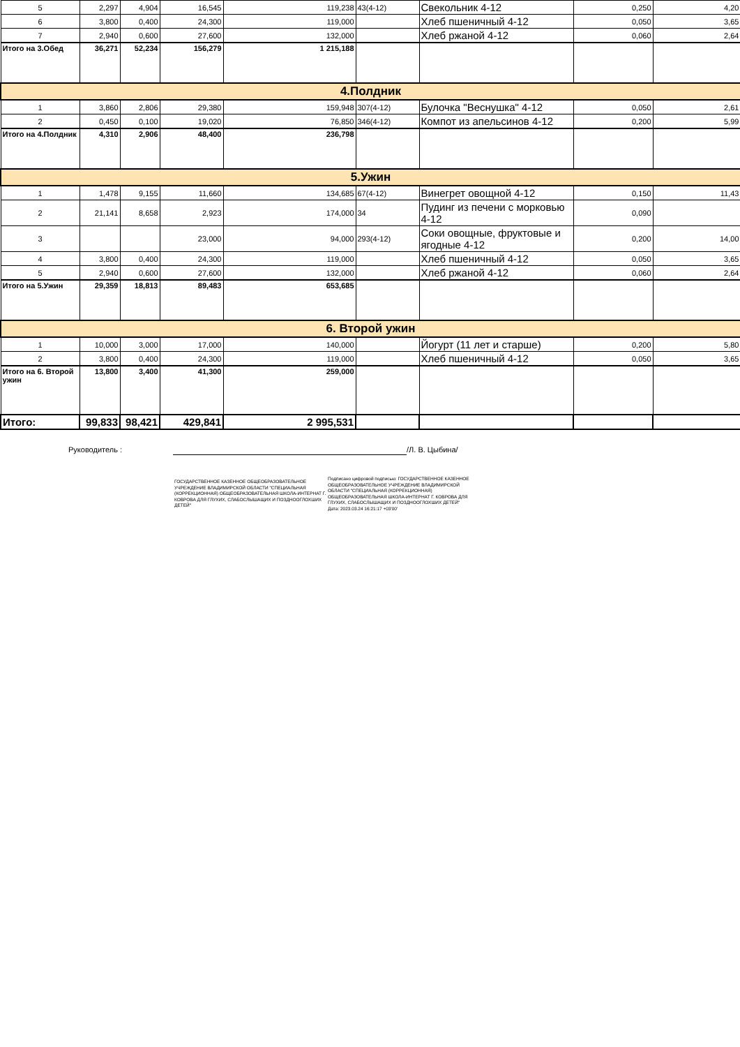| 5 | 2,297 | 4,904 | 16,545 | 119,238 | 43(4-12) | Свекольник 4-12 | 0,250 | 4,20 |
| 6 | 3,800 | 0,400 | 24,300 | 119,000 | | Хлеб пшеничный 4-12 | 0,050 | 3,65 |
| 7 | 2,940 | 0,600 | 27,600 | 132,000 | | Хлеб ржаной 4-12 | 0,060 | 2,64 |
| Итого на 3.Обед | 36,271 | 52,234 | 156,279 | 1 215,188 | | | | |
| 4.Полдник | | | | | | | | |
| 1 | 3,860 | 2,806 | 29,380 | 159,948 | 307(4-12) | Булочка "Веснушка" 4-12 | 0,050 | 2,61 |
| 2 | 0,450 | 0,100 | 19,020 | 76,850 | 346(4-12) | Компот из апельсинов 4-12 | 0,200 | 5,99 |
| Итого на 4.Полдник | 4,310 | 2,906 | 48,400 | 236,798 | | | | |
| 5.Ужин | | | | | | | | |
| 1 | 1,478 | 9,155 | 11,660 | 134,685 | 67(4-12) | Винегрет овощной 4-12 | 0,150 | 11,43 |
| 2 | 21,141 | 8,658 | 2,923 | 174,000 | 34 | Пудинг из печени с морковью 4-12 | 0,090 | |
| 3 | | | 23,000 | 94,000 | 293(4-12) | Соки овощные, фруктовые и ягодные 4-12 | 0,200 | 14,00 |
| 4 | 3,800 | 0,400 | 24,300 | 119,000 | | Хлеб пшеничный 4-12 | 0,050 | 3,65 |
| 5 | 2,940 | 0,600 | 27,600 | 132,000 | | Хлеб ржаной 4-12 | 0,060 | 2,64 |
| Итого на 5.Ужин | 29,359 | 18,813 | 89,483 | 653,685 | | | | |
| 6. Второй ужин | | | | | | | | |
| 1 | 10,000 | 3,000 | 17,000 | 140,000 | | Йогурт (11 лет и старше) | 0,200 | 5,80 |
| 2 | 3,800 | 0,400 | 24,300 | 119,000 | | Хлеб пшеничный 4-12 | 0,050 | 3,65 |
| Итого на 6. Второй ужин | 13,800 | 3,400 | 41,300 | 259,000 | | | | |
| Итого: | 99,833 | 98,421 | 429,841 | 2 995,531 | | | | |
Руководитель : /Л. В. Цыбина/
ГОСУДАРСТВЕННОЕ КАЗЕННОЕ ОБЩЕОБРАЗОВАТЕЛЬНОЕ УЧРЕЖДЕНИЕ ВЛАДИМИРСКОЙ ОБЛАСТИ "СПЕЦИАЛЬНАЯ (КОРРЕКЦИОННАЯ) ОБЩЕОБРАЗОВАТЕЛЬНАЯ ШКОЛА-ИНТЕРНАТ Г. КОВРОВА ДЛЯ ГЛУХИХ, СЛАБОСЛЫШАЩИХ И ПОЗДНООГЛОХШИХ ДЕТЕЙ"
Подписано цифровой подписью: ГОСУДАРСТВЕННОЕ КАЗЕННОЕ ОБЩЕОБРАЗОВАТЕЛЬНОЕ УЧРЕЖДЕНИЕ ВЛАДИМИРСКОЙ ОБЛАСТИ "СПЕЦИАЛЬНАЯ (КОРРЕКЦИОННАЯ) ОБЩЕОБРАЗОВАТЕЛЬНАЯ ШКОЛА-ИНТЕРНАТ Г. КОВРОВА ДЛЯ ГЛУХИХ, СЛАБОСЛЫШАЩИХ И ПОЗДНООГЛОХШИХ ДЕТЕЙ"
Дата: 2023.03.24 16:21:17 +03'00'